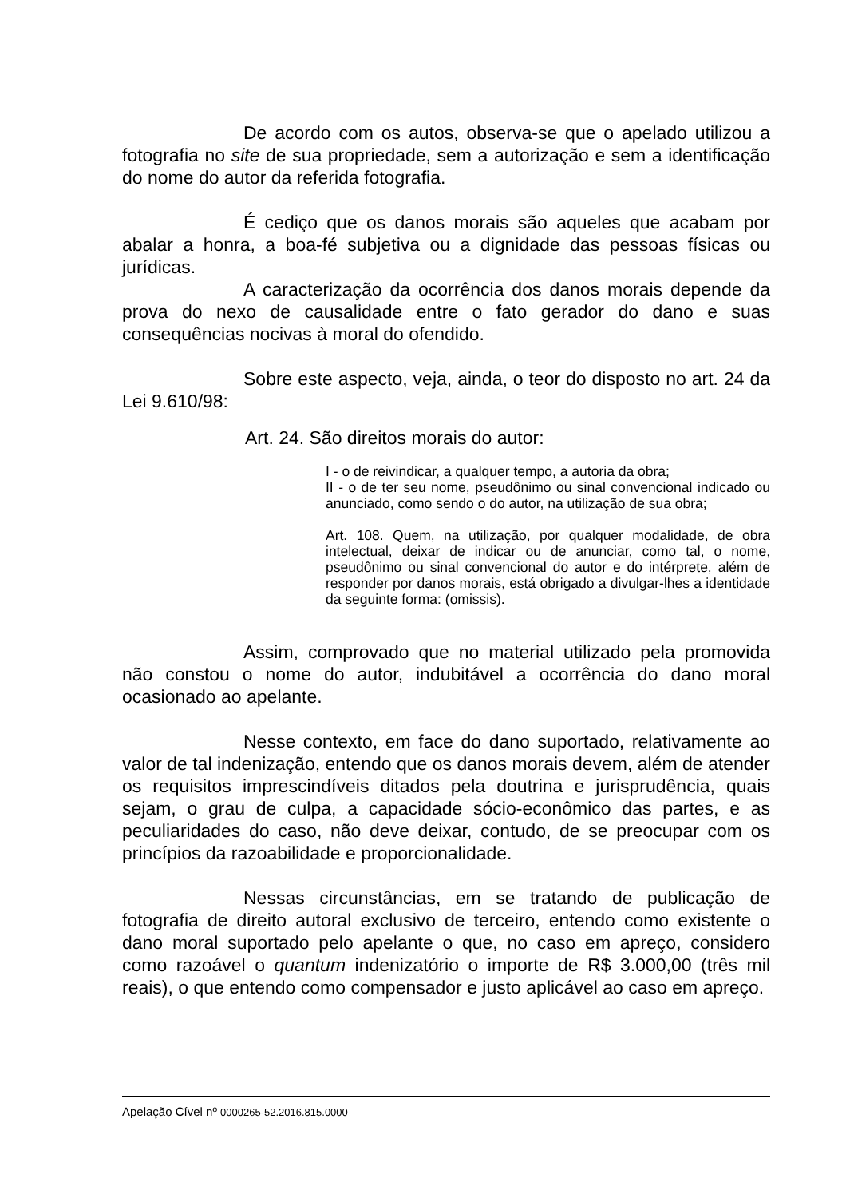De acordo com os autos, observa-se que o apelado utilizou a fotografia no site de sua propriedade, sem a autorização e sem a identificação do nome do autor da referida fotografia.
É cediço que os danos morais são aqueles que acabam por abalar a honra, a boa-fé subjetiva ou a dignidade das pessoas físicas ou jurídicas.
A caracterização da ocorrência dos danos morais depende da prova do nexo de causalidade entre o fato gerador do dano e suas consequências nocivas à moral do ofendido.
Sobre este aspecto, veja, ainda, o teor do disposto no art. 24 da Lei 9.610/98:
Art. 24. São direitos morais do autor:
I - o de reivindicar, a qualquer tempo, a autoria da obra;
II - o de ter seu nome, pseudônimo ou sinal convencional indicado ou anunciado, como sendo o do autor, na utilização de sua obra;
Art. 108. Quem, na utilização, por qualquer modalidade, de obra intelectual, deixar de indicar ou de anunciar, como tal, o nome, pseudônimo ou sinal convencional do autor e do intérprete, além de responder por danos morais, está obrigado a divulgar-lhes a identidade da seguinte forma: (omissis).
Assim, comprovado que no material utilizado pela promovida não constou o nome do autor, indubitável a ocorrência do dano moral ocasionado ao apelante.
Nesse contexto, em face do dano suportado, relativamente ao valor de tal indenização, entendo que os danos morais devem, além de atender os requisitos imprescindíveis ditados pela doutrina e jurisprudência, quais sejam, o grau de culpa, a capacidade sócio-econômico das partes, e as peculiaridades do caso, não deve deixar, contudo, de se preocupar com os princípios da razoabilidade e proporcionalidade.
Nessas circunstâncias, em se tratando de publicação de fotografia de direito autoral exclusivo de terceiro, entendo como existente o dano moral suportado pelo apelante o que, no caso em apreço, considero como razoável o quantum indenizatório o importe de R$ 3.000,00 (três mil reais), o que entendo como compensador e justo aplicável ao caso em apreço.
Apelação Cível nº 0000265-52.2016.815.0000